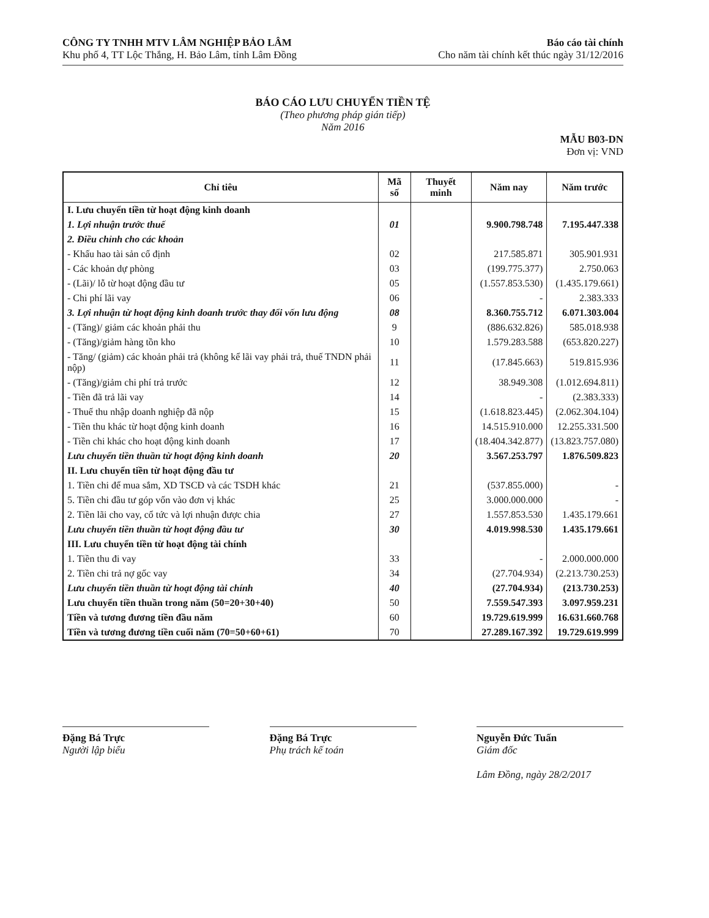CÔNG TY TNHH MTV LÂM NGHIỆP BẢO LÂM
Khu phố 4, TT Lộc Thắng, H. Bảo Lâm, tỉnh Lâm Đồng
Báo cáo tài chính
Cho năm tài chính kết thúc ngày 31/12/2016
BÁO CÁO LƯU CHUYỂN TIỀN TỆ
(Theo phương pháp gián tiếp)
Năm 2016
MẪU B03-DN
Đơn vị: VND
| Chỉ tiêu | Mã số | Thuyết minh | Năm nay | Năm trước |
| --- | --- | --- | --- | --- |
| I. Lưu chuyển tiền từ hoạt động kinh doanh | | | | |
| 1. Lợi nhuận trước thuế | 01 | | 9.900.798.748 | 7.195.447.338 |
| 2. Điều chỉnh cho các khoản | | | | |
| - Khấu hao tài sản cố định | 02 | | 217.585.871 | 305.901.931 |
| - Các khoản dự phòng | 03 | | (199.775.377) | 2.750.063 |
| - (Lãi)/ lỗ từ hoạt động đầu tư | 05 | | (1.557.853.530) | (1.435.179.661) |
| - Chi phí lãi vay | 06 | | - | 2.383.333 |
| 3. Lợi nhuận từ hoạt động kinh doanh trước thay đổi vốn lưu động | 08 | | 8.360.755.712 | 6.071.303.004 |
| - (Tăng)/ giảm các khoản phải thu | 9 | | (886.632.826) | 585.018.938 |
| - (Tăng)/giảm hàng tồn kho | 10 | | 1.579.283.588 | (653.820.227) |
| - Tăng/ (giảm) các khoản phải trả (không kể lãi vay phải trả, thuế TNDN phải nộp) | 11 | | (17.845.663) | 519.815.936 |
| - (Tăng)/giảm chi phí trả trước | 12 | | 38.949.308 | (1.012.694.811) |
| - Tiền đã trả lãi vay | 14 | | - | (2.383.333) |
| - Thuế thu nhập doanh nghiệp đã nộp | 15 | | (1.618.823.445) | (2.062.304.104) |
| - Tiền thu khác từ hoạt động kinh doanh | 16 | | 14.515.910.000 | 12.255.331.500 |
| - Tiền chi khác cho hoạt động kinh doanh | 17 | | (18.404.342.877) | (13.823.757.080) |
| Lưu chuyển tiền thuần từ hoạt động kinh doanh | 20 | | 3.567.253.797 | 1.876.509.823 |
| II. Lưu chuyển tiền từ hoạt động đầu tư | | | | |
| 1. Tiền chi để mua sắm, XD TSCĐ và các TSDH khác | 21 | | (537.855.000) | - |
| 5. Tiền chi đầu tư góp vốn vào đơn vị khác | 25 | | 3.000.000.000 | - |
| 2. Tiền lãi cho vay, cổ tức và lợi nhuận được chia | 27 | | 1.557.853.530 | 1.435.179.661 |
| Lưu chuyển tiền thuần từ hoạt động đầu tư | 30 | | 4.019.998.530 | 1.435.179.661 |
| III. Lưu chuyển tiền từ hoạt động tài chính | | | | |
| 1. Tiền thu đi vay | 33 | | - | 2.000.000.000 |
| 2. Tiền chi trả nợ gốc vay | 34 | | (27.704.934) | (2.213.730.253) |
| Lưu chuyển tiền thuần từ hoạt động tài chính | 40 | | (27.704.934) | (213.730.253) |
| Lưu chuyển tiền thuần trong năm (50=20+30+40) | 50 | | 7.559.547.393 | 3.097.959.231 |
| Tiền và tương đương tiền đầu năm | 60 | | 19.729.619.999 | 16.631.660.768 |
| Tiền và tương đương tiền cuối năm (70=50+60+61) | 70 | | 27.289.167.392 | 19.729.619.999 |
Đặng Bá Trực
Người lập biểu
Đặng Bá Trực
Phụ trách kế toán
Nguyễn Đức Tuấn
Giám đốc
Lâm Đồng, ngày 28/2/2017